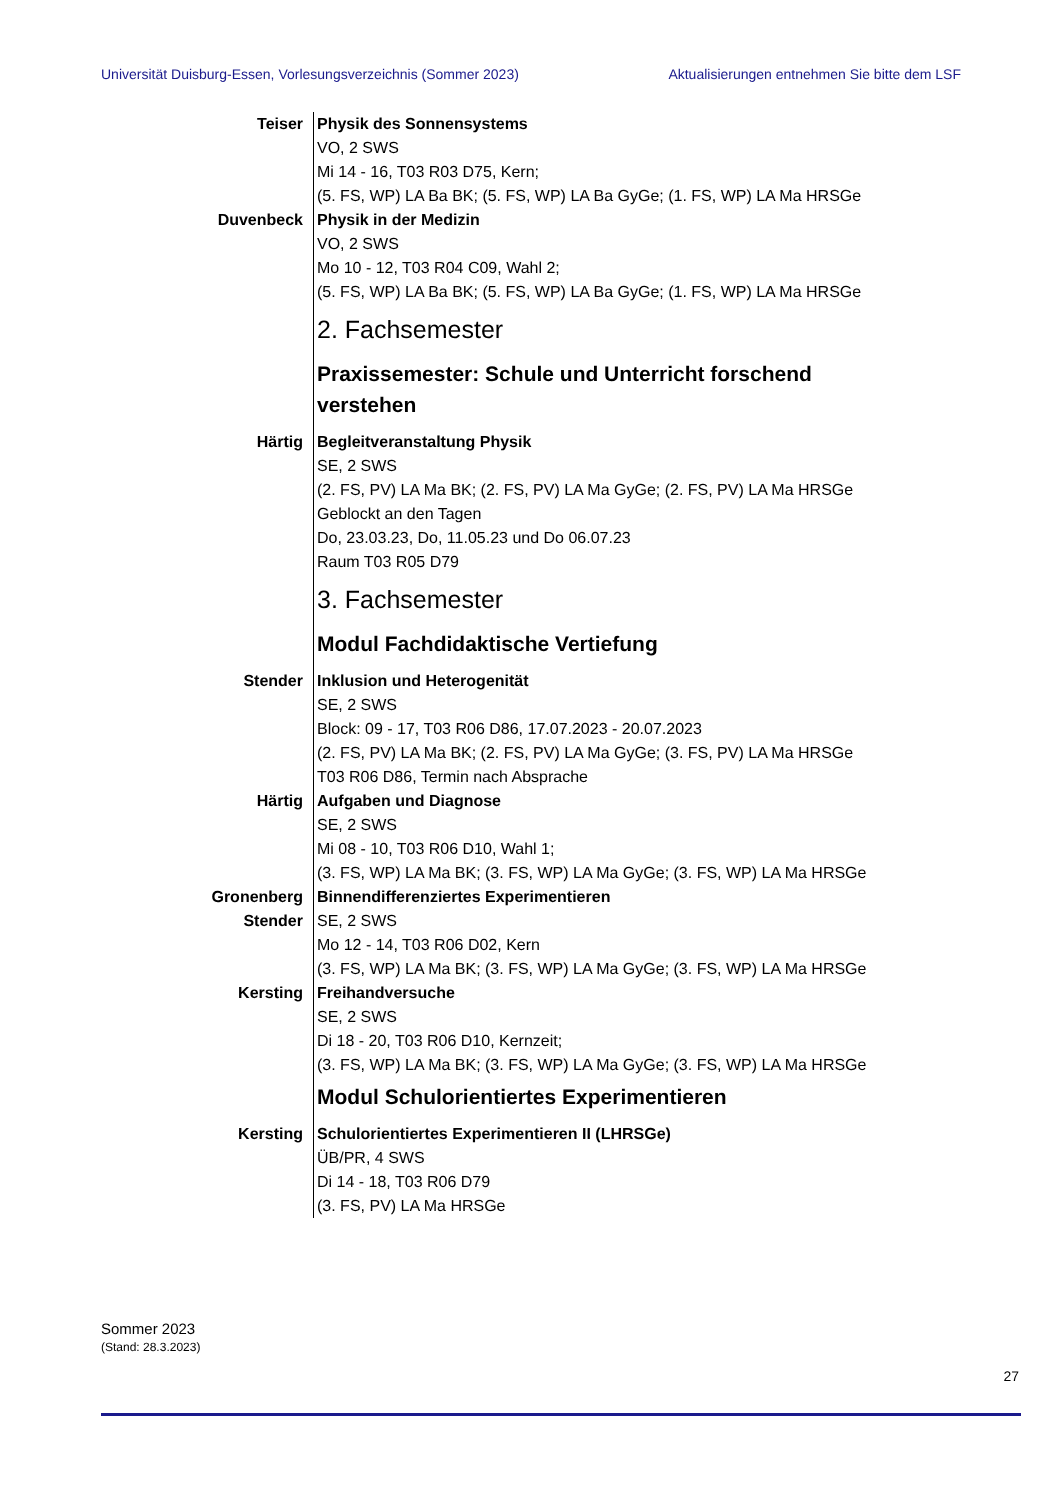Universität Duisburg-Essen, Vorlesungsverzeichnis (Sommer 2023) Aktualisierungen entnehmen Sie bitte dem LSF
Teiser Physik des Sonnensystems
VO, 2 SWS
Mi 14 - 16, T03 R03 D75, Kern;
(5. FS, WP) LA Ba BK; (5. FS, WP) LA Ba GyGe; (1. FS, WP) LA Ma HRSGe
Duvenbeck Physik in der Medizin
VO, 2 SWS
Mo 10 - 12, T03 R04 C09, Wahl 2;
(5. FS, WP) LA Ba BK; (5. FS, WP) LA Ba GyGe; (1. FS, WP) LA Ma HRSGe
2. Fachsemester
Praxissemester: Schule und Unterricht forschend verstehen
Härtig Begleitveranstaltung Physik
SE, 2 SWS
(2. FS, PV) LA Ma BK; (2. FS, PV) LA Ma GyGe; (2. FS, PV) LA Ma HRSGe
Geblockt an den Tagen
Do, 23.03.23, Do, 11.05.23 und Do 06.07.23
Raum T03 R05 D79
3. Fachsemester
Modul Fachdidaktische Vertiefung
Stender Inklusion und Heterogenität
SE, 2 SWS
Block: 09 - 17, T03 R06 D86, 17.07.2023 - 20.07.2023
(2. FS, PV) LA Ma BK; (2. FS, PV) LA Ma GyGe; (3. FS, PV) LA Ma HRSGe
T03 R06 D86, Termin nach Absprache
Härtig Aufgaben und Diagnose
SE, 2 SWS
Mi 08 - 10, T03 R06 D10, Wahl 1;
(3. FS, WP) LA Ma BK; (3. FS, WP) LA Ma GyGe; (3. FS, WP) LA Ma HRSGe
Gronenberg
Stender
Binnendifferenziertes Experimentieren
SE, 2 SWS
Mo 12 - 14, T03 R06 D02, Kern
(3. FS, WP) LA Ma BK; (3. FS, WP) LA Ma GyGe; (3. FS, WP) LA Ma HRSGe
Kersting Freihandversuche
SE, 2 SWS
Di 18 - 20, T03 R06 D10, Kernzeit;
(3. FS, WP) LA Ma BK; (3. FS, WP) LA Ma GyGe; (3. FS, WP) LA Ma HRSGe
Modul Schulorientiertes Experimentieren
Kersting Schulorientiertes Experimentieren II (LHRSGe)
ÜB/PR, 4 SWS
Di 14 - 18, T03 R06 D79
(3. FS, PV) LA Ma HRSGe
Sommer 2023
(Stand: 28.3.2023)
27